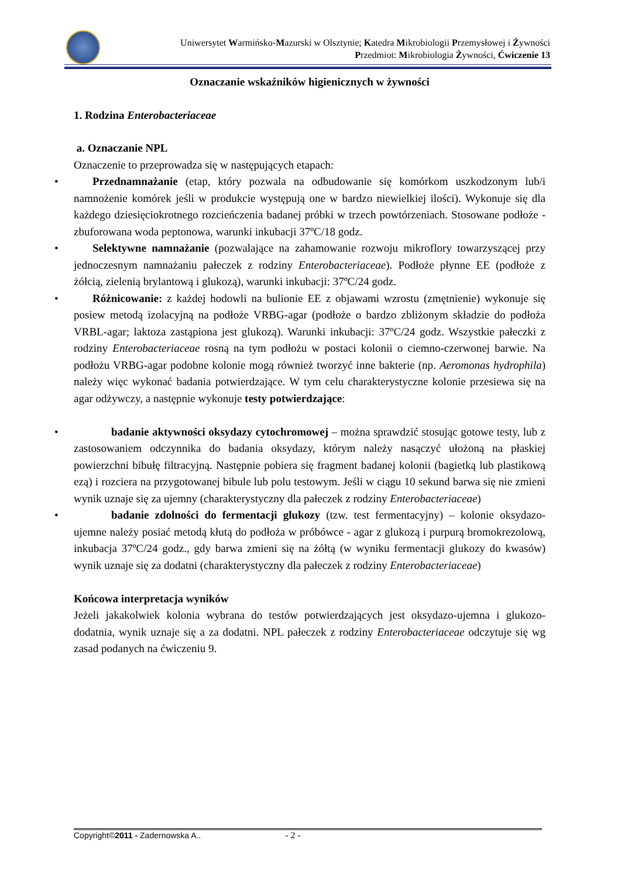Uniwersytet Warmińsko-Mazurski w Olsztynie; Katedra Mikrobiologii Przemysłowej i Żywności
Przedmiot: Mikrobiologia Żywności, Ćwiczenie 13
Oznaczanie wskaźników higienicznych w żywności
1. Rodzina Enterobacteriaceae
a. Oznaczanie NPL
Oznaczenie to przeprowadza się w następujących etapach:
• Przednamnażanie (etap, który pozwala na odbudowanie się komórkom uszkodzonym lub/i namnożenie komórek jeśli w produkcie występują one w bardzo niewielkiej ilości). Wykonuje się dla każdego dziesięciokrotnego rozcieńczenia badanej próbki w trzech powtórzeniach. Stosowane podłoże - zbuforowana woda peptonowa, warunki inkubacji 37ºC/18 godz.
• Selektywne namnażanie (pozwalające na zahamowanie rozwoju mikroflory towarzyszącej przy jednoczesnym namnażaniu pałeczek z rodziny Enterobacteriaceae). Podłoże płynne EE (podłoże z żółcią, zielenią brylantową i glukozą), warunki inkubacji: 37ºC/24 godz.
• Różnicowanie: z każdej hodowli na bulionie EE z objawami wzrostu (zmętnienie) wykonuje się posiew metodą izolacyjną na podłoże VRBG-agar (podłoże o bardzo zbliżonym składzie do podłoża VRBL-agar; laktoza zastąpiona jest glukozą). Warunki inkubacji: 37ºC/24 godz. Wszystkie pałeczki z rodziny Enterobacteriaceae rosną na tym podłożu w postaci kolonii o ciemno-czerwonej barwie. Na podłożu VRBG-agar podobne kolonie mogą również tworzyć inne bakterie (np. Aeromonas hydrophila) należy więc wykonać badania potwierdzające. W tym celu charakterystyczne kolonie przesiewa się na agar odżywczy, a następnie wykonuje testy potwierdzające:
• badanie aktywności oksydazy cytochromowej – można sprawdzić stosując gotowe testy, lub z zastosowaniem odczynnika do badania oksydazy, którym należy nasączyć ułożoną na płaskiej powierzchni bibułę filtracyjną. Następnie pobiera się fragment badanej kolonii (bagietką lub plastikową ezą) i rozciera na przygotowanej bibule lub polu testowym. Jeśli w ciągu 10 sekund barwa się nie zmieni wynik uznaje się za ujemny (charakterystyczny dla pałeczek z rodziny Enterobacteriaceae)
• badanie zdolności do fermentacji glukozy (tzw. test fermentacyjny) – kolonie oksydazo-ujemne należy posiać metodą kłutą do podłoża w próbówce - agar z glukozą i purpurą bromokrezolową, inkubacja 37ºC/24 godz., gdy barwa zmieni się na żółtą (w wyniku fermentacji glukozy do kwasów) wynik uznaje się za dodatni (charakterystyczny dla pałeczek z rodziny Enterobacteriaceae)
Końcowa interpretacja wyników
Jeżeli jakakolwiek kolonia wybrana do testów potwierdzających jest oksydazo-ujemna i glukozo-dodatnia, wynik uznaje się a za dodatni. NPL pałeczek z rodziny Enterobacteriaceae odczytuje się wg zasad podanych na ćwiczeniu 9.
Copyright©2011 - Zadernowska A.. - 2 -